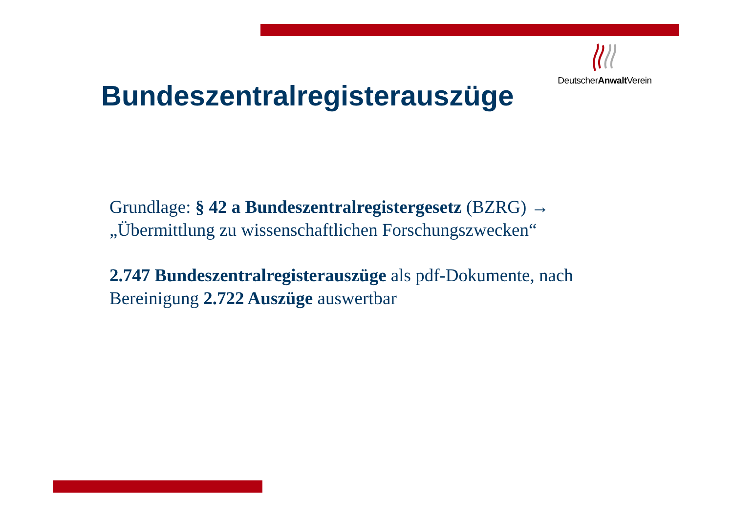DeutscherAnwalt Verein
Bundeszentralregisterauszüge
Grundlage: § 42 a Bundeszentralregistergesetz (BZRG) → „Übermittlung zu wissenschaftlichen Forschungszwecken“
2.747 Bundeszentralregisterauszüge als pdf-Dokumente, nach Bereinigung 2.722 Auszüge auswertbar